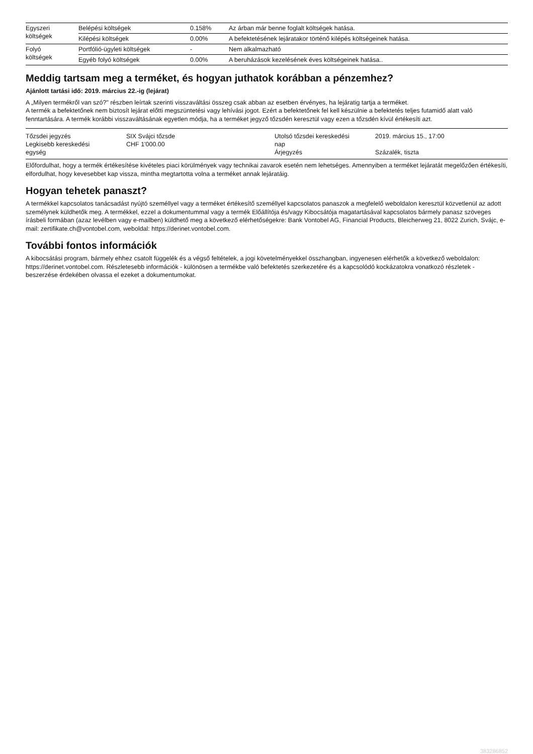| Egyszeri költségek | Belépési költségek | 0.158% | Az árban már benne foglalt költségek hatása. |
| | Kilépési költségek | 0.00% | A befektetésének lejáratakor történő kilépés költségeinek hatása. |
| Folyó költségek | Portfólió-ügyleti költségek | - | Nem alkalmazható |
| | Egyéb folyó költségek | 0.00% | A beruházások kezelésének éves költségeinek hatása.. |
Meddig tartsam meg a terméket, és hogyan juthatok korábban a pénzemhez?
Ajánlott tartási idő: 2019. március 22.-ig (lejárat)
A „Milyen termékről van szó?" részben leírtak szerinti visszaváltási összeg csak abban az esetben érvényes, ha lejáratig tartja a terméket.
A termék a befektetőnek nem biztosít lejárat előtti megszüntetési vagy lehívási jogot. Ezért a befektetőnek fel kell készülnie a befektetés teljes futamidő alatt való fenntartására. A termék korábbi visszaváltásának egyetlen módja, ha a terméket jegyző tőzsdén keresztül vagy ezen a tőzsdén kívül értékesíti azt.
| Tőzsdei jegyzés Legkisebb kereskedési egység | SIX Svájci tőzsde CHF 1'000.00 | Utolsó tőzsdei kereskedési nap Árjegyzés | 2019. március 15., 17:00 Százalék, tiszta |
Előfordulhat, hogy a termék értékesítése kivételes piaci körülmények vagy technikai zavarok esetén nem lehetséges. Amennyiben a terméket lejáratát megelőzően értékesíti, elfordulhat, hogy kevesebbet kap vissza, mintha megtartotta volna a terméket annak lejáratáig.
Hogyan tehetek panaszt?
A termékkel kapcsolatos tanácsadást nyújtó személlyel vagy a terméket értékesítő személlyel kapcsolatos panaszok a megfelelő weboldalon keresztül közvetlenül az adott személynek küldhetők meg. A termékkel, ezzel a dokumentummal vagy a termék Előállítója és/vagy Kibocsátója magatartásával kapcsolatos bármely panasz szöveges írásbeli formában (azaz levélben vagy e-mailben) küldhető meg a következő elérhetőségekre: Bank Vontobel AG, Financial Products, Bleicherweg 21, 8022 Zurich, Svájc, e-mail: zertifikate.ch@vontobel.com, weboldal: https://derinet.vontobel.com.
További fontos információk
A kibocsátási program, bármely ehhez csatolt függelék és a végső feltételek, a jogi követelményekkel összhangban, ingyenesen elérhetők a következő weboldalon: https://derinet.vontobel.com. Részletesebb információk - különösen a termékbe való befektetés szerkezetére és a kapcsolódó kockázatokra vonatkozó részletek - beszerzése érdekében olvassa el ezeket a dokumentumokat.
383286852